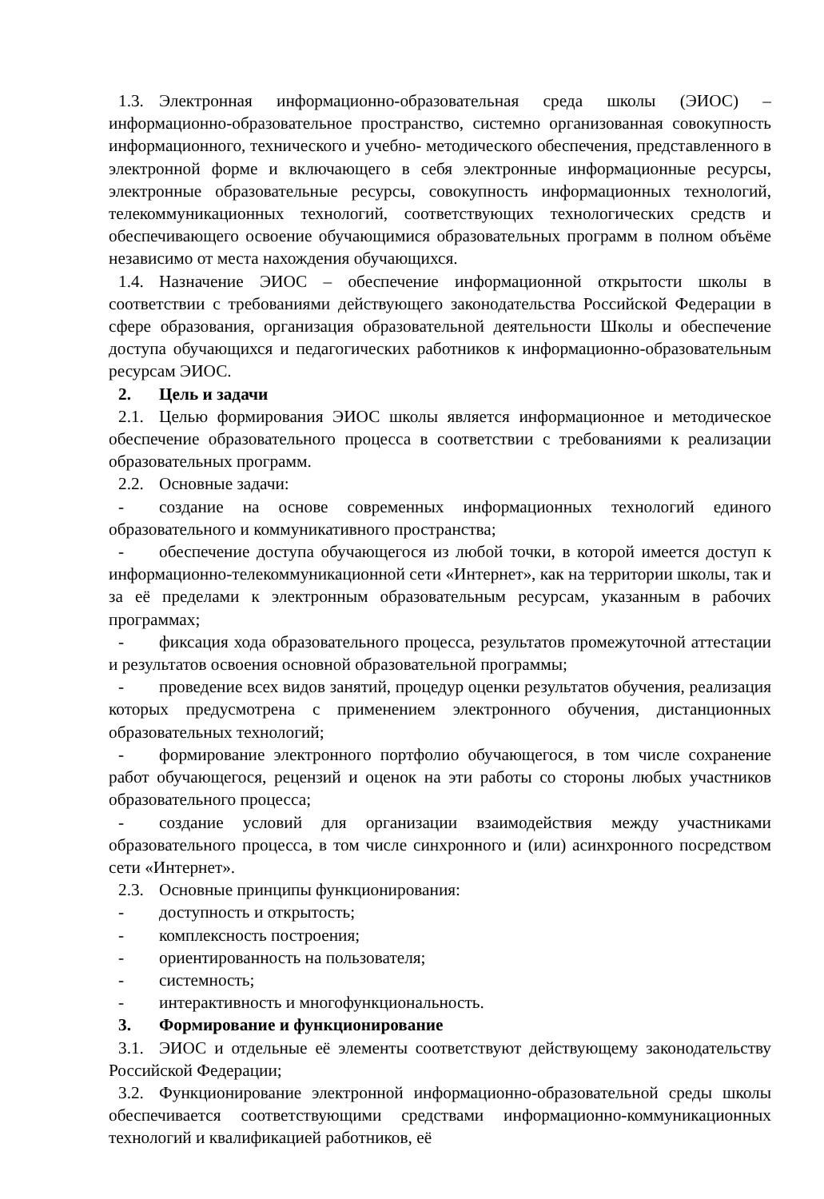1.3. Электронная информационно-образовательная среда школы (ЭИОС) – информационно-образовательное пространство, системно организованная совокупность информационного, технического и учебно- методического обеспечения, представленного в электронной форме и включающего в себя электронные информационные ресурсы, электронные образовательные ресурсы, совокупность информационных технологий, телекоммуникационных технологий, соответствующих технологических средств и обеспечивающего освоение обучающимися образовательных программ в полном объёме независимо от места нахождения обучающихся.
1.4. Назначение ЭИОС – обеспечение информационной открытости школы в соответствии с требованиями действующего законодательства Российской Федерации в сфере образования, организация образовательной деятельности Школы и обеспечение доступа обучающихся и педагогических работников к информационно-образовательным ресурсам ЭИОС.
2. Цель и задачи
2.1. Целью формирования ЭИОС школы является информационное и методическое обеспечение образовательного процесса в соответствии с требованиями к реализации образовательных программ.
2.2. Основные задачи:
- создание на основе современных информационных технологий единого образовательного и коммуникативного пространства;
- обеспечение доступа обучающегося из любой точки, в которой имеется доступ к информационно-телекоммуникационной сети «Интернет», как на территории школы, так и за её пределами к электронным образовательным ресурсам, указанным в рабочих программах;
- фиксация хода образовательного процесса, результатов промежуточной аттестации и результатов освоения основной образовательной программы;
- проведение всех видов занятий, процедур оценки результатов обучения, реализация которых предусмотрена с применением электронного обучения, дистанционных образовательных технологий;
- формирование электронного портфолио обучающегося, в том числе сохранение работ обучающегося, рецензий и оценок на эти работы со стороны любых участников образовательного процесса;
- создание условий для организации взаимодействия между участниками образовательного процесса, в том числе синхронного и (или) асинхронного посредством сети «Интернет».
2.3. Основные принципы функционирования:
- доступность и открытость;
- комплексность построения;
- ориентированность на пользователя;
- системность;
- интерактивность и многофункциональность.
3. Формирование и функционирование
3.1. ЭИОС и отдельные её элементы соответствуют действующему законодательству Российской Федерации;
3.2. Функционирование электронной информационно-образовательной среды школы обеспечивается соответствующими средствами информационно-коммуникационных технологий и квалификацией работников, её